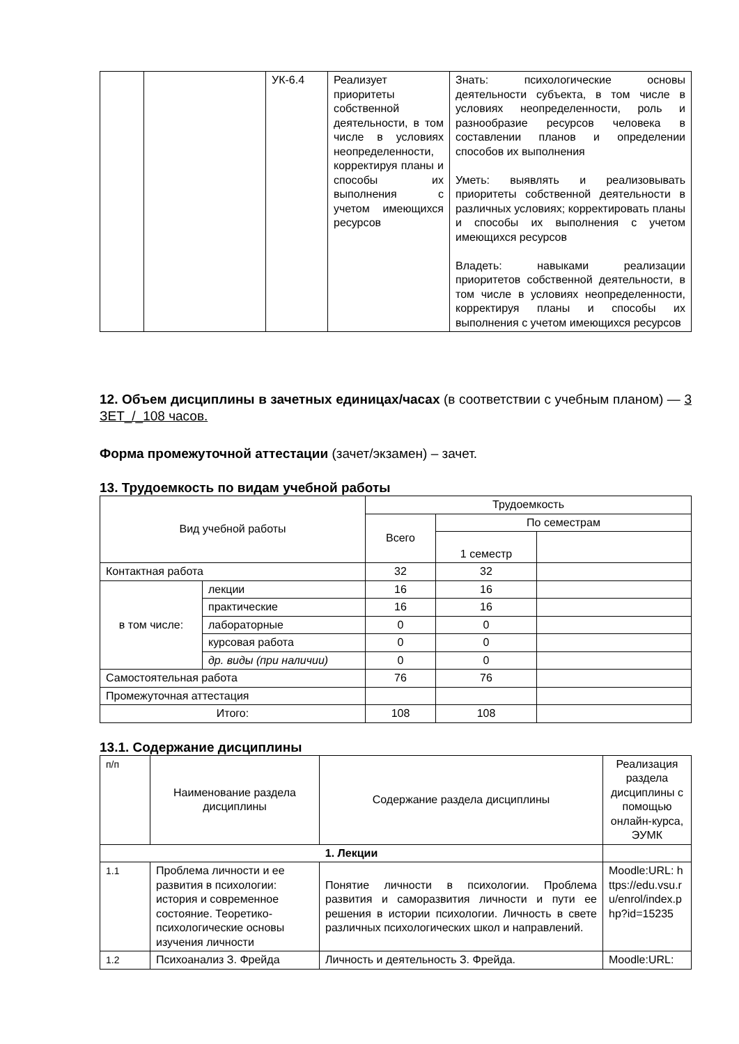| | | УК-6.4 | Реализует приоритеты собственной деятельности, в том числе в условиях неопределенности, корректируя планы и способы их выполнения с учетом имеющихся ресурсов | Знать: психологические основы деятельности субъекта, в том числе в условиях неопределенности, роль и разнообразие ресурсов человека в составлении планов и определении способов их выполнения Уметь: выявлять и реализовывать приоритеты собственной деятельности в различных условиях; корректировать планы и способы их выполнения с учетом имеющихся ресурсов Владеть: навыками реализации приоритетов собственной деятельности, в том числе в условиях неопределенности, корректируя планы и способы их выполнения с учетом имеющихся ресурсов |
12. Объем дисциплины в зачетных единицах/часах (в соответствии с учебным планом) — 3 ЗЕТ_/_108 часов.
Форма промежуточной аттестации (зачет/экзамен) – зачет.
13. Трудоемкость по видам учебной работы
| Вид учебной работы | | Трудоемкость | | |
| | | Всего | По семестрам | |
| | | | 1 семестр | |
| Контактная работа | | 32 | 32 | |
| в том числе: | лекции | 16 | 16 | |
| | практические | 16 | 16 | |
| | лабораторные | 0 | 0 | |
| | курсовая работа | 0 | 0 | |
| | др. виды (при наличии) | 0 | 0 | |
| Самостоятельная работа | | 76 | 76 | |
| Промежуточная аттестация | | | | |
| Итого: | | 108 | 108 | |
13.1. Содержание дисциплины
| п/п | Наименование раздела дисциплины | Содержание раздела дисциплины | Реализация раздела дисциплины с помощью онлайн-курса, ЭУМК |
| 1. Лекции | | | |
| 1.1 | Проблема личности и ее развития в психологии: история и современное состояние. Теоретико-психологические основы изучения личности | Понятие личности в психологии. Проблема развития и саморазвития личности и пути ее решения в истории психологии. Личность в свете различных психологических школ и направлений. | Moodle:URL: https://edu.vsu.ru/enrol/index.php?id=15235 |
| 1.2 | Психоанализ З. Фрейда | Личность и деятельность З. Фрейда. | Moodle:URL: |